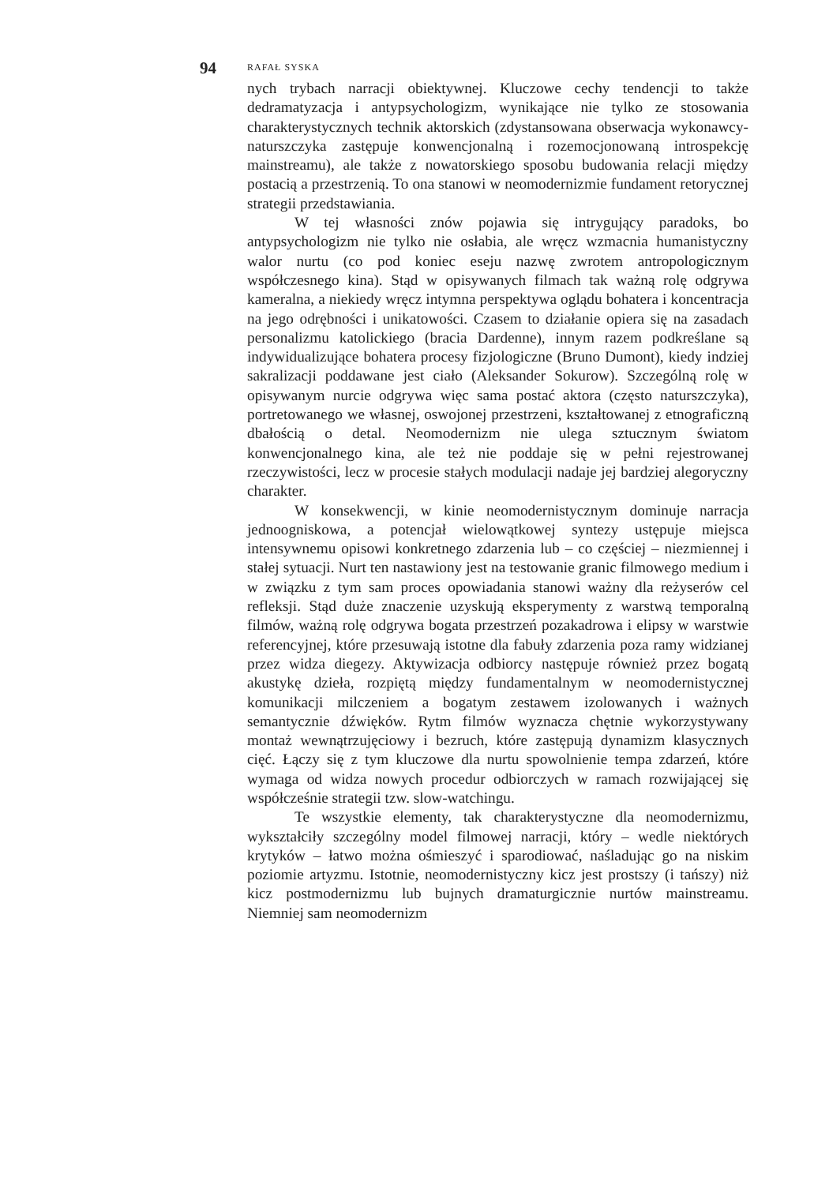94 RAFAŁ SYSKA
nych trybach narracji obiektywnej. Kluczowe cechy tendencji to także dedramatyzacja i antypsychologizm, wynikające nie tylko ze stosowania charakterystycznych technik aktorskich (zdystansowana obserwacja wykonawcy-naturszczyka zastępuje konwencjonalną i rozemocjonowaną introspekcję mainstreamu), ale także z nowatorskiego sposobu budowania relacji między postacią a przestrzenią. To ona stanowi w neomodernizmie fundament retorycznej strategii przedstawiania.
W tej własności znów pojawia się intrygujący paradoks, bo antypsychologizm nie tylko nie osłabia, ale wręcz wzmacnia humanistyczny walor nurtu (co pod koniec eseju nazwę zwrotem antropologicznym współczesnego kina). Stąd w opisywanych filmach tak ważną rolę odgrywa kameralna, a niekiedy wręcz intymna perspektywa oglądu bohatera i koncentracja na jego odrębności i unikatowości. Czasem to działanie opiera się na zasadach personalizmu katolickiego (bracia Dardenne), innym razem podkreślane są indywidualizujące bohatera procesy fizjologiczne (Bruno Dumont), kiedy indziej sakralizacji poddawane jest ciało (Aleksander Sokurow). Szczególną rolę w opisywanym nurcie odgrywa więc sama postać aktora (często naturszczyka), portretowanego we własnej, oswojonej przestrzeni, kształtowanej z etnograficzną dbałością o detal. Neomodernizm nie ulega sztucznym światom konwencjonalnego kina, ale też nie poddaje się w pełni rejestrowanej rzeczywistości, lecz w procesie stałych modulacji nadaje jej bardziej alegoryczny charakter.
W konsekwencji, w kinie neomodernistycznym dominuje narracja jednoogniskowa, a potencjał wielowątkowej syntezy ustępuje miejsca intensywnemu opisowi konkretnego zdarzenia lub – co częściej – niezmiennej i stałej sytuacji. Nurt ten nastawiony jest na testowanie granic filmowego medium i w związku z tym sam proces opowiadania stanowi ważny dla reżyserów cel refleksji. Stąd duże znaczenie uzyskują eksperymenty z warstwą temporalną filmów, ważną rolę odgrywa bogata przestrzeń pozakadrowa i elipsy w warstwie referencyjnej, które przesuwają istotne dla fabuły zdarzenia poza ramy widzianej przez widza diegezy. Aktywizacja odbiorcy następuje również przez bogatą akustykę dzieła, rozpiętą między fundamentalnym w neomodernistycznej komunikacji milczeniem a bogatym zestawem izolowanych i ważnych semantycznie dźwięków. Rytm filmów wyznacza chętnie wykorzystywany montaż wewnątrzujęciowy i bezruch, które zastępują dynamizm klasycznych cięć. Łączy się z tym kluczowe dla nurtu spowolnienie tempa zdarzeń, które wymaga od widza nowych procedur odbiorczych w ramach rozwijającej się współcześnie strategii tzw. slow-watchingu.
Te wszystkie elementy, tak charakterystyczne dla neomodernizmu, wykształciły szczególny model filmowej narracji, który – wedle niektórych krytyków – łatwo można ośmieszyć i sparodiować, naśladując go na niskim poziomie artyzmu. Istotnie, neomodernistyczny kicz jest prostszy (i tańszy) niż kicz postmodernizmu lub bujnych dramaturgicznie nurtów mainstreamu. Niemniej sam neomodernizm